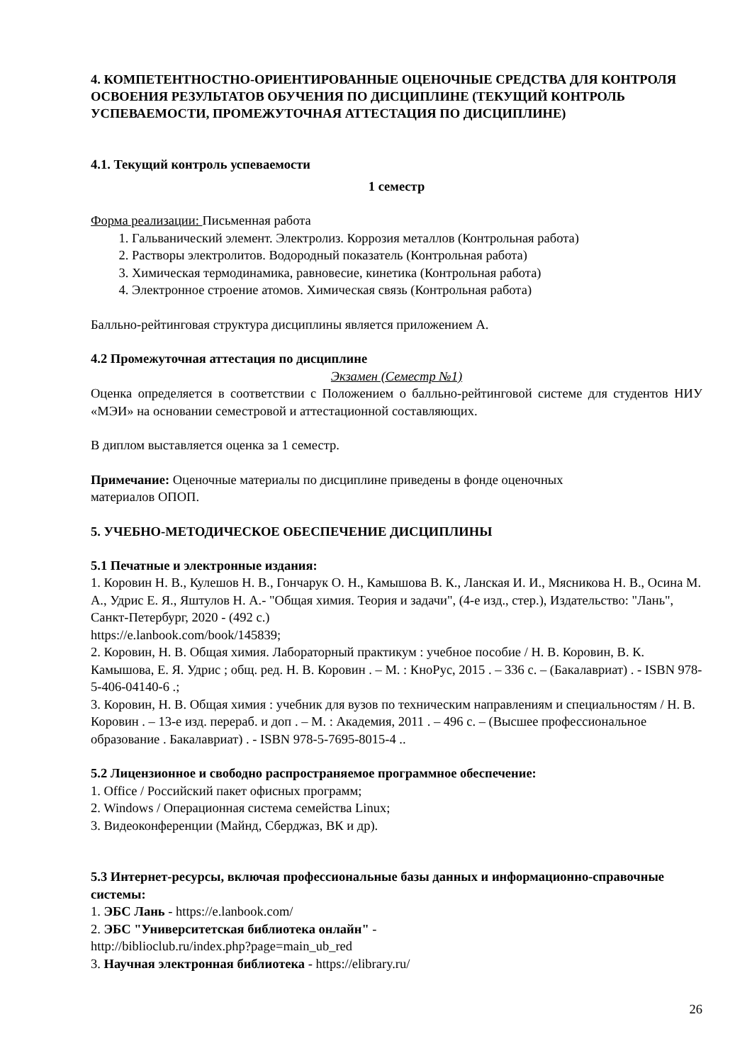4. КОМПЕТЕНТНОСТНО-ОРИЕНТИРОВАННЫЕ ОЦЕНОЧНЫЕ СРЕДСТВА ДЛЯ КОНТРОЛЯ ОСВОЕНИЯ РЕЗУЛЬТАТОВ ОБУЧЕНИЯ ПО ДИСЦИПЛИНЕ (ТЕКУЩИЙ КОНТРОЛЬ УСПЕВАЕМОСТИ, ПРОМЕЖУТОЧНАЯ АТТЕСТАЦИЯ ПО ДИСЦИПЛИНЕ)
4.1. Текущий контроль успеваемости
1 семестр
Форма реализации: Письменная работа
1. Гальванический элемент. Электролиз. Коррозия металлов (Контрольная работа)
2. Растворы электролитов. Водородный показатель (Контрольная работа)
3. Химическая термодинамика, равновесие, кинетика (Контрольная работа)
4. Электронное строение атомов. Химическая связь (Контрольная работа)
Балльно-рейтинговая структура дисциплины является приложением А.
4.2 Промежуточная аттестация по дисциплине
Экзамен (Семестр №1)
Оценка определяется в соответствии с Положением о балльно-рейтинговой системе для студентов НИУ «МЭИ» на основании семестровой и аттестационной составляющих.
В диплом выставляется оценка за 1 семестр.
Примечание: Оценочные материалы по дисциплине приведены в фонде оценочных
материалов ОПОП.
5. УЧЕБНО-МЕТОДИЧЕСКОЕ ОБЕСПЕЧЕНИЕ ДИСЦИПЛИНЫ
5.1 Печатные и электронные издания:
1. Коровин Н. В., Кулешов Н. В., Гончарук О. Н., Камышова В. К., Ланская И. И., Мясникова Н. В., Осина М. А., Удрис Е. Я., Яштулов Н. А.- "Общая химия. Теория и задачи", (4-е изд., стер.), Издательство: "Лань", Санкт-Петербург, 2020 - (492 с.)
https://e.lanbook.com/book/145839;
2. Коровин, Н. В. Общая химия. Лабораторный практикум : учебное пособие / Н. В. Коровин, В. К. Камышова, Е. Я. Удрис ; общ. ред. Н. В. Коровин . – М. : КноРус, 2015 . – 336 с. – (Бакалавриат) . - ISBN 978-5-406-04140-6 .;
3. Коровин, Н. В. Общая химия : учебник для вузов по техническим направлениям и специальностям / Н. В. Коровин . – 13-е изд. перераб. и доп . – М. : Академия, 2011 . – 496 с. – (Высшее профессиональное образование . Бакалавриат) . - ISBN 978-5-7695-8015-4 ..
5.2 Лицензионное и свободно распространяемое программное обеспечение:
1. Office / Российский пакет офисных программ;
2. Windows / Операционная система семейства Linux;
3. Видеоконференции (Майнд, Сберджаз, ВК и др).
5.3 Интернет-ресурсы, включая профессиональные базы данных и информационно-справочные системы:
1. ЭБС Лань - https://e.lanbook.com/
2. ЭБС "Университетская библиотека онлайн" -
http://biblioclub.ru/index.php?page=main_ub_red
3. Научная электронная библиотека - https://elibrary.ru/
26